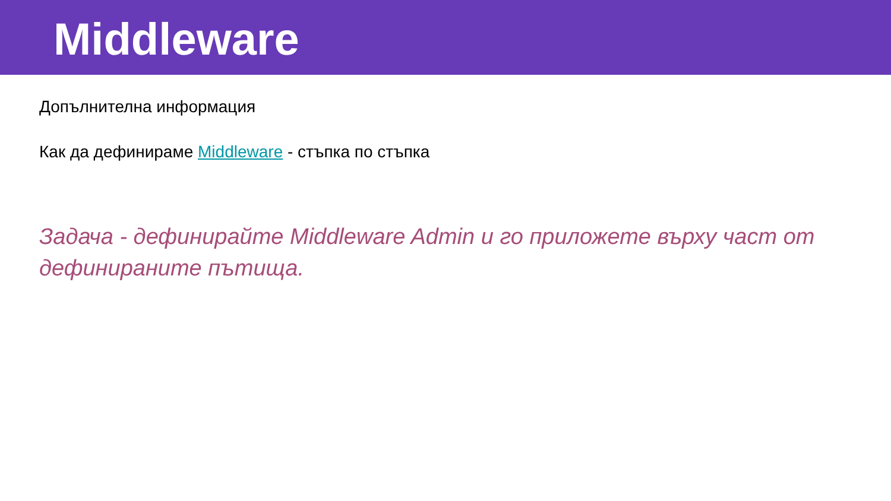Middleware
Допълнителна информация
Как да дефинираме Middleware - стъпка по стъпка
Задача - дефинирайте Middleware Admin и го приложете върху част от дефинираните пътища.